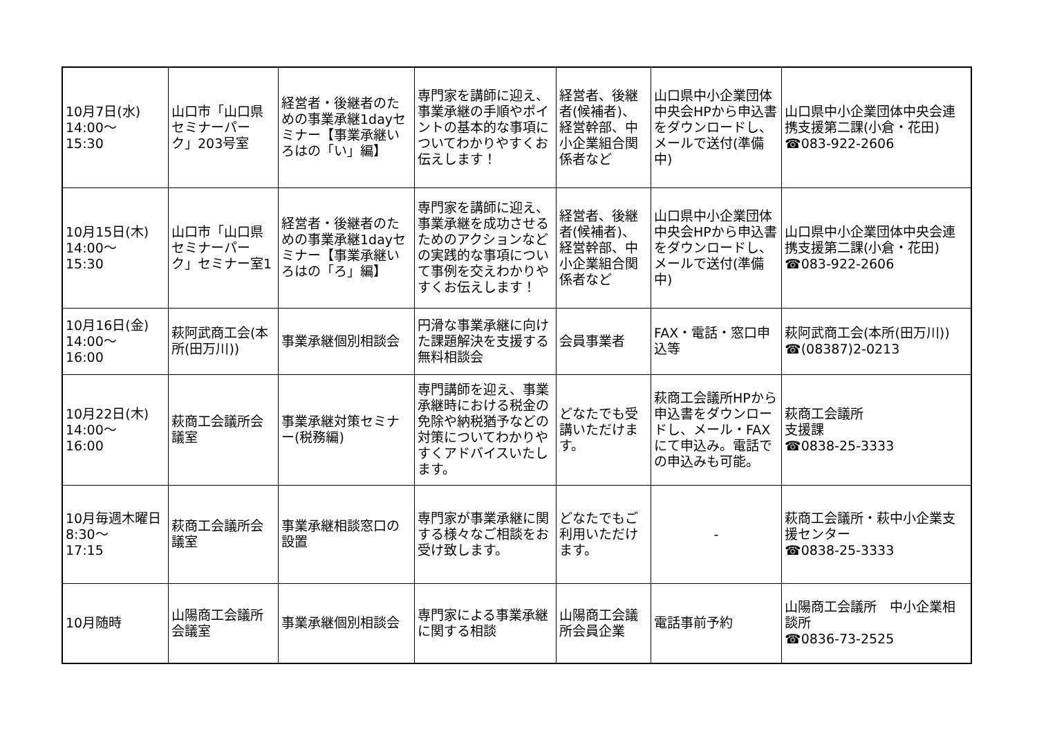| 10月7日(水) 14:00～ 15:30 | 山口市「山口県セミナーパーク」203号室 | 経営者・後継者のための事業承継1dayセミナー【事業承継いろはの「い」編】 | 専門家を講師に迎え、事業承継の手順やポイントの基本的な事項についてわかりやすくお伝えします！ | 経営者、後継者(候補者)、経営幹部、中小企業組合関係者など | 山口県中小企業団体中央会HPから申込書をダウンロードし、メールで送付(準備中) | 山口県中小企業団体中央会連携支援第二課(小倉・花田) ☎083-922-2606 |
| 10月15日(木) 14:00～ 15:30 | 山口市「山口県セミナーパーク」セミナー室1 | 経営者・後継者のための事業承継1dayセミナー【事業承継いろはの「ろ」編】 | 専門家を講師に迎え、事業承継を成功させるためのアクションなどの実践的な事項について事例を交えわかりやすくお伝えします！ | 経営者、後継者(候補者)、経営幹部、中小企業組合関係者など | 山口県中小企業団体中央会HPから申込書をダウンロードし、メールで送付(準備中) | 山口県中小企業団体中央会連携支援第二課(小倉・花田) ☎083-922-2606 |
| 10月16日(金) 14:00～ 16:00 | 萩阿武商工会(本所(田万川)) | 事業承継個別相談会 | 円滑な事業承継に向けた課題解決を支援する無料相談会 | 会員事業者 | FAX・電話・窓口申込等 | 萩阿武商工会(本所(田万川)) ☎(08387)2-0213 |
| 10月22日(木) 14:00～ 16:00 | 萩商工会議所会議室 | 事業承継対策セミナー(税務編) | 専門講師を迎え、事業承継時における税金の免除や納税猶予などの対策についてわかりやすくアドバイスいたします。 | どなたでも受講いただけます。 | 萩商工会議所HPから申込書をダウンロードし、メール・FAXにて申込み。電話での申込みも可能。 | 萩商工会議所 支援課 ☎0838-25-3333 |
| 10月毎週木曜日 8:30～ 17:15 | 萩商工会議所会議室 | 事業承継相談窓口の設置 | 専門家が事業承継に関する様々なご相談をお受け致します。 | どなたでもご利用いただけます。 | - | 萩商工会議所・萩中小企業支援センター ☎0838-25-3333 |
| 10月随時 | 山陽商工会議所会議室 | 事業承継個別相談会 | 専門家による事業承継に関する相談 | 山陽商工会議所会員企業 | 電話事前予約 | 山陽商工会議所 中小企業相談所 ☎0836-73-2525 |